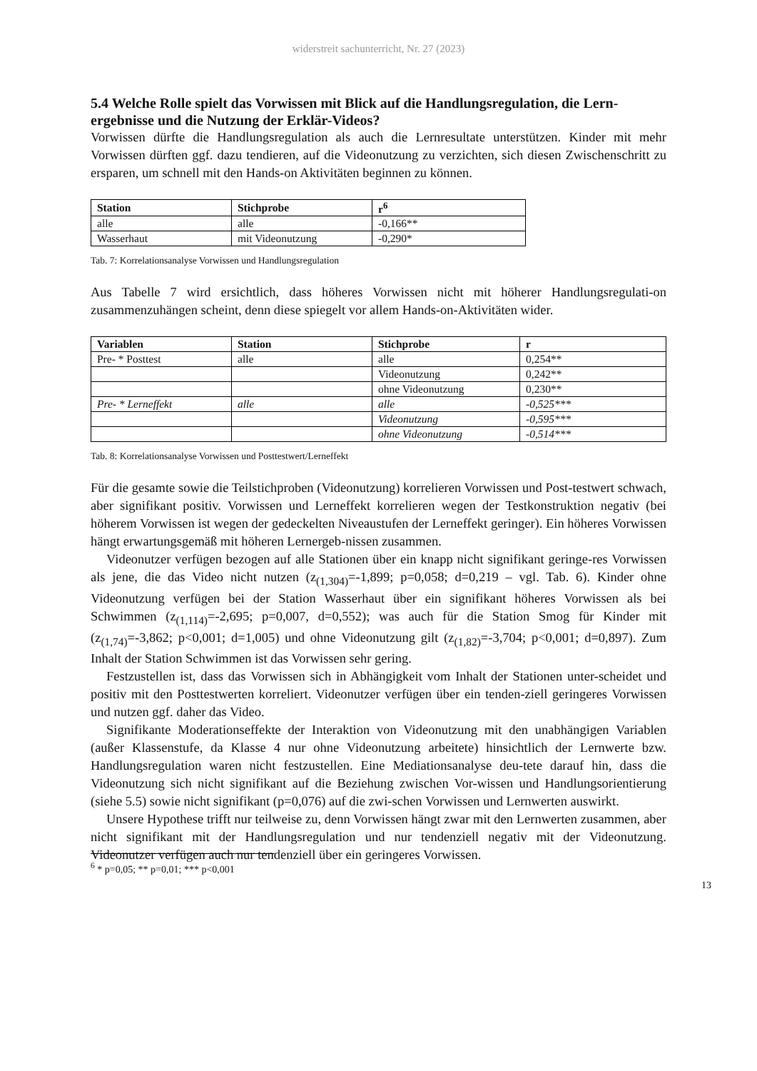widerstreit sachunterricht, Nr. 27 (2023)
5.4 Welche Rolle spielt das Vorwissen mit Blick auf die Handlungsregulation, die Lern-ergebnisse und die Nutzung der Erklär-Videos?
Vorwissen dürfte die Handlungsregulation als auch die Lernresultate unterstützen. Kinder mit mehr Vorwissen dürften ggf. dazu tendieren, auf die Videonutzung zu verzichten, sich diesen Zwischenschritt zu ersparen, um schnell mit den Hands-on Aktivitäten beginnen zu können.
| Station | Stichprobe | r<sup>6</sup> |
| --- | --- | --- |
| alle | alle | -0,166** |
| Wasserhaut | mit Videonutzung | -0,290* |
Tab. 7: Korrelationsanalyse Vorwissen und Handlungsregulation
Aus Tabelle 7 wird ersichtlich, dass höheres Vorwissen nicht mit höherer Handlungsregulati-on zusammenzuhängen scheint, denn diese spiegelt vor allem Hands-on-Aktivitäten wider.
| Variablen | Station | Stichprobe | r |
| --- | --- | --- | --- |
| Pre- * Posttest | alle | alle | 0,254** |
| | | Videonutzung | 0,242** |
| | | ohne Videonutzung | 0,230** |
| Pre- * Lerneffekt | alle | alle | -0,525*** |
| | | Videonutzung | -0,595*** |
| | | ohne Videonutzung | -0,514*** |
Tab. 8: Korrelationsanalyse Vorwissen und Posttestwert/Lerneffekt
Für die gesamte sowie die Teilstichproben (Videonutzung) korrelieren Vorwissen und Post-testwert schwach, aber signifikant positiv. Vorwissen und Lerneffekt korrelieren wegen der Testkonstruktion negativ (bei höherem Vorwissen ist wegen der gedeckelten Niveaustufen der Lerneffekt geringer). Ein höheres Vorwissen hängt erwartungsgemäß mit höheren Lernergeb-nissen zusammen.
Videonutzer verfügen bezogen auf alle Stationen über ein knapp nicht signifikant geringe-res Vorwissen als jene, die das Video nicht nutzen (z<sub>(1,304)</sub>=-1,899; p=0,058; d=0,219 – vgl. Tab. 6). Kinder ohne Videonutzung verfügen bei der Station Wasserhaut über ein signifikant höheres Vorwissen als bei Schwimmen (z<sub>(1,114)</sub>=-2,695; p=0,007, d=0,552); was auch für die Station Smog für Kinder mit (z<sub>(1,74)</sub>=-3,862; p<0,001; d=1,005) und ohne Videonutzung gilt (z<sub>(1,82)</sub>=-3,704; p<0,001; d=0,897). Zum Inhalt der Station Schwimmen ist das Vorwissen sehr gering.
Festzustellen ist, dass das Vorwissen sich in Abhängigkeit vom Inhalt der Stationen unter-scheidet und positiv mit den Posttestwerten korreliert. Videonutzer verfügen über ein tenden-ziell geringeres Vorwissen und nutzen ggf. daher das Video.
Signifikante Moderationseffekte der Interaktion von Videonutzung mit den unabhängigen Variablen (außer Klassenstufe, da Klasse 4 nur ohne Videonutzung arbeitete) hinsichtlich der Lernwerte bzw. Handlungsregulation waren nicht festzustellen. Eine Mediationsanalyse deu-tete darauf hin, dass die Videonutzung sich nicht signifikant auf die Beziehung zwischen Vor-wissen und Handlungsorientierung (siehe 5.5) sowie nicht signifikant (p=0,076) auf die zwi-schen Vorwissen und Lernwerten auswirkt.
Unsere Hypothese trifft nur teilweise zu, denn Vorwissen hängt zwar mit den Lernwerten zusammen, aber nicht signifikant mit der Handlungsregulation und nur tendenziell negativ mit der Videonutzung. Videonutzer verfügen auch nur tendenziell über ein geringeres Vorwissen.
<sup>6</sup> * p=0,05; ** p=0,01; *** p<0,001
13